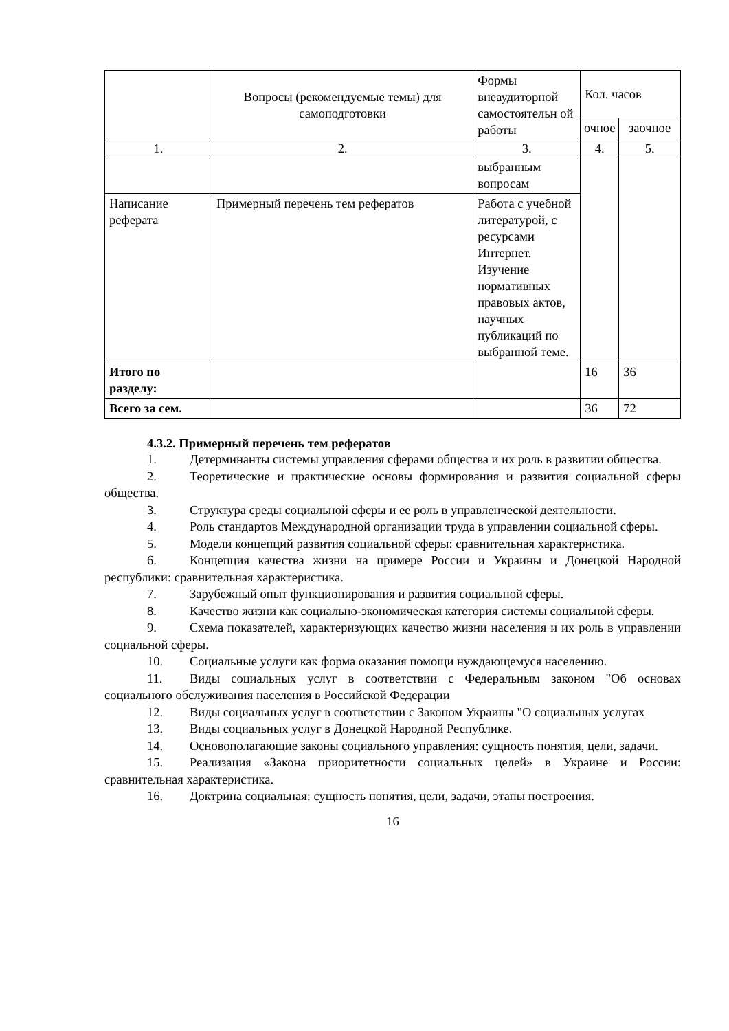| | Вопросы (рекомендуемые темы) для самоподготовки | Формы внеаудиторной самостоятельн ой работы | Кол. часов | |
| --- | --- | --- | --- | --- |
| | | | очное | заочное |
| 1. | 2. | 3. | 4. | 5. |
| | | выбранным вопросам | | |
| Написание реферата | Примерный перечень тем рефератов | Работа с учебной литературой, с ресурсами Интернет. Изучение нормативных правовых актов, научных публикаций по выбранной теме. | | |
| Итого по разделу: | | | 16 | 36 |
| Всего за сем. | | | 36 | 72 |
4.3.2. Примерный перечень тем рефератов
1. Детерминанты системы управления сферами общества и их роль в развитии общества.
2. Теоретические и практические основы формирования и развития социальной сферы общества.
3. Структура среды социальной сферы и ее роль в управленческой деятельности.
4. Роль стандартов Международной организации труда в управлении социальной сферы.
5. Модели концепций развития социальной сферы: сравнительная характеристика.
6. Концепция качества жизни на примере России и Украины и Донецкой Народной республики: сравнительная характеристика.
7. Зарубежный опыт функционирования и развития социальной сферы.
8. Качество жизни как социально-экономическая категория системы социальной сферы.
9. Схема показателей, характеризующих качество жизни населения и их роль в управлении социальной сферы.
10. Социальные услуги как форма оказания помощи нуждающемуся населению.
11. Виды социальных услуг в соответствии с Федеральным законом "Об основах социального обслуживания населения в Российской Федерации
12. Виды социальных услуг в соответствии с Законом Украины "О социальных услугах
13. Виды социальных услуг в Донецкой Народной Республике.
14. Основополагающие законы социального управления: сущность понятия, цели, задачи.
15. Реализация «Закона приоритетности социальных целей» в Украине и России: сравнительная характеристика.
16. Доктрина социальная: сущность понятия, цели, задачи, этапы построения.
16